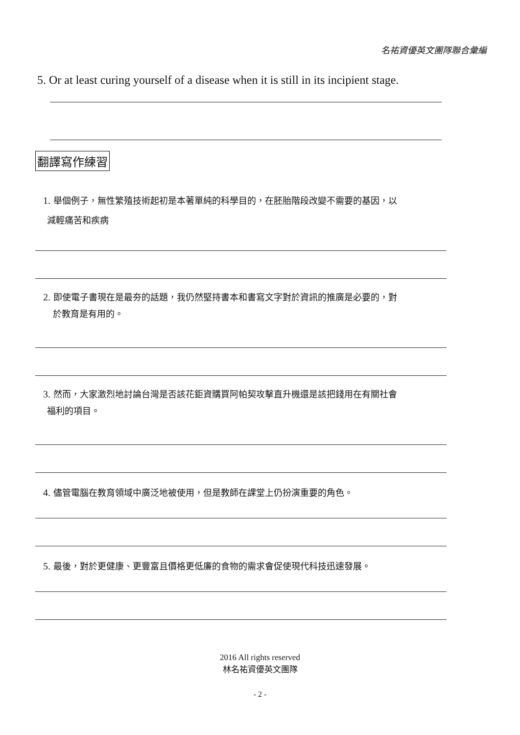名祐資優英文團隊聯合彙編
5. Or at least curing yourself of a disease when it is still in its incipient stage.
翻譯寫作練習
1. 舉個例子，無性繁殖技術起初是本著單純的科學目的，在胚胎階段改變不需要的基因，以
減輕痛苦和疾病
2. 即使電子書現在是最夯的話題，我仍然堅持書本和書寫文字對於資訊的推廣是必要的，對
於教育是有用的。
3. 然而，大家激烈地討論台灣是否該花鉅資購買阿帕契攻擊直升機還是該把錢用在有關社會
福利的項目。
4. 儘管電腦在教育領域中廣泛地被使用，但是教師在課堂上仍扮演重要的角色。
5. 最後，對於更健康、更豐富且價格更低廉的食物的需求會促使現代科技迅速發展。
2016 All rights reserved
林名祐資優英文團隊
- 2 -